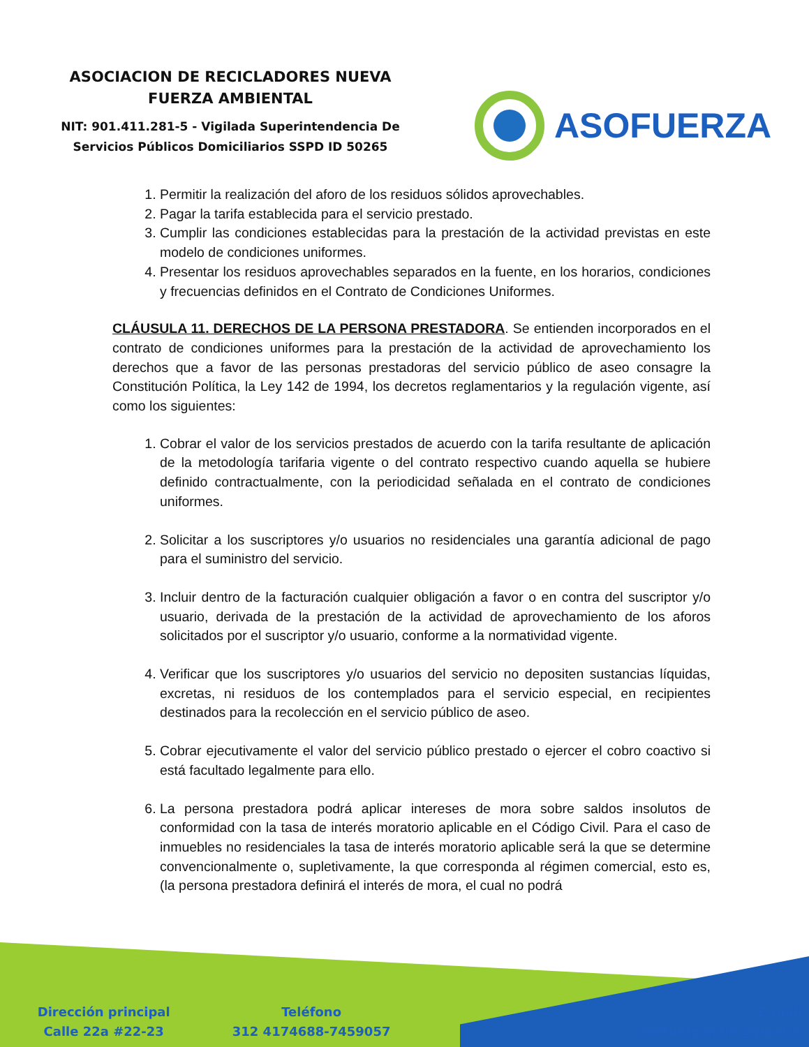ASOCIACION DE RECICLADORES NUEVA
FUERZA AMBIENTAL
NIT: 901.411.281-5 - Vigilada Superintendencia De
Servicios Públicos Domiciliarios SSPD ID 50265
ASOFUERZA
1. Permitir la realización del aforo de los residuos sólidos aprovechables.
2. Pagar la tarifa establecida para el servicio prestado.
3. Cumplir las condiciones establecidas para la prestación de la actividad previstas en este modelo de condiciones uniformes.
4. Presentar los residuos aprovechables separados en la fuente, en los horarios, condiciones y frecuencias definidos en el Contrato de Condiciones Uniformes.
CLÁUSULA 11. DERECHOS DE LA PERSONA PRESTADORA. Se entienden incorporados en el contrato de condiciones uniformes para la prestación de la actividad de aprovechamiento los derechos que a favor de las personas prestadoras del servicio público de aseo consagre la Constitución Política, la Ley 142 de 1994, los decretos reglamentarios y la regulación vigente, así como los siguientes:
1. Cobrar el valor de los servicios prestados de acuerdo con la tarifa resultante de aplicación de la metodología tarifaria vigente o del contrato respectivo cuando aquella se hubiere definido contractualmente, con la periodicidad señalada en el contrato de condiciones uniformes.
2. Solicitar a los suscriptores y/o usuarios no residenciales una garantía adicional de pago para el suministro del servicio.
3. Incluir dentro de la facturación cualquier obligación a favor o en contra del suscriptor y/o usuario, derivada de la prestación de la actividad de aprovechamiento de los aforos solicitados por el suscriptor y/o usuario, conforme a la normatividad vigente.
4. Verificar que los suscriptores y/o usuarios del servicio no depositen sustancias líquidas, excretas, ni residuos de los contemplados para el servicio especial, en recipientes destinados para la recolección en el servicio público de aseo.
5. Cobrar ejecutivamente el valor del servicio público prestado o ejercer el cobro coactivo si está facultado legalmente para ello.
6. La persona prestadora podrá aplicar intereses de mora sobre saldos insolutos de conformidad con la tasa de interés moratorio aplicable en el Código Civil. Para el caso de inmuebles no residenciales la tasa de interés moratorio aplicable será la que se determine convencionalmente o, supletivamente, la que corresponda al régimen comercial, esto es, (la persona prestadora definirá el interés de mora, el cual no podrá
Dirección principal
Calle 22a #22-23
Teléfono
312 4174688-7459057
E-mail
asofuerzaadm@gmail.c